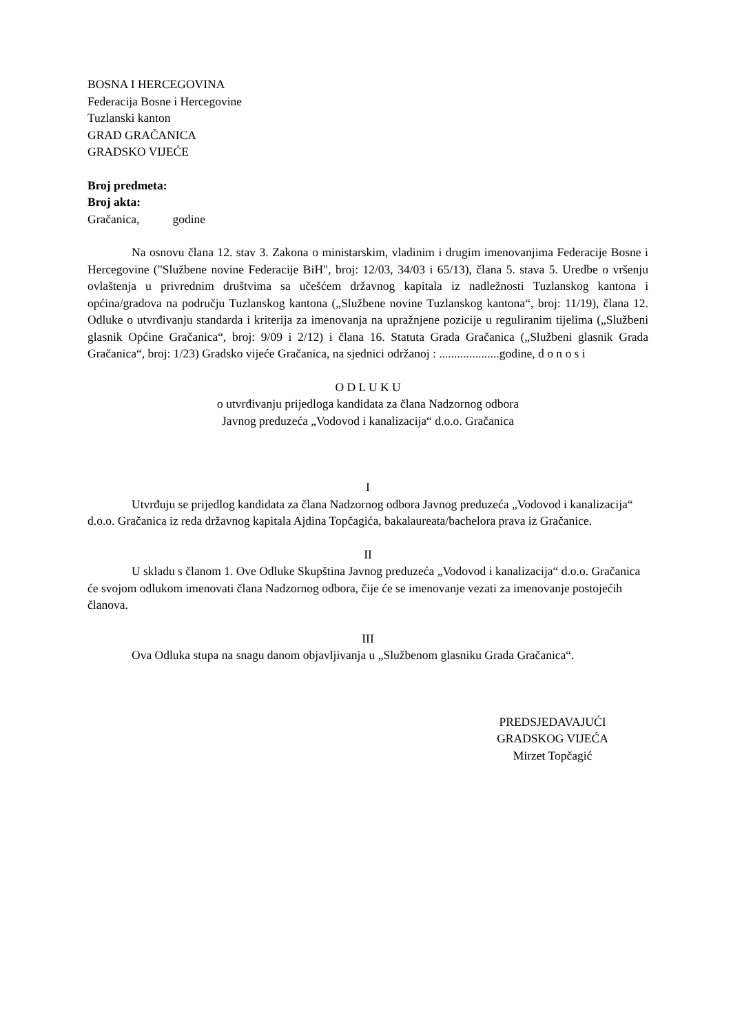BOSNA I HERCEGOVINA
Federacija Bosne i Hercegovine
Tuzlanski kanton
GRAD GRAČANICA
GRADSKO VIJEĆE
Broj predmeta:
Broj akta:
Gračanica, godine
Na osnovu člana 12. stav 3. Zakona o ministarskim, vladinim i drugim imenovanjima Federacije Bosne i Hercegovine ("Službene novine Federacije BiH", broj: 12/03, 34/03 i 65/13), člana 5. stava 5. Uredbe o vršenju ovlaštenja u privrednim društvima sa učešćem državnog kapitala iz nadležnosti Tuzlanskog kantona i općina/gradova na području Tuzlanskog kantona („Službene novine Tuzlanskog kantona“, broj: 11/19), člana 12. Odluke o utvrđivanju standarda i kriterija za imenovanja na upražnjene pozicije u reguliranim tijelima („Službeni glasnik Općine Gračanica“, broj: 9/09 i 2/12) i člana 16. Statuta Grada Gračanica („Službeni glasnik Grada Gračanica“, broj: 1/23) Gradsko vijeće Gračanica, na sjednici održanoj : ....................godine, d o n o s i
O D L U K U
o utvrđivanju prijedloga kandidata za člana Nadzornog odbora
Javnog preduzeća „Vodovod i kanalizacija“ d.o.o. Gračanica
I
Utvrđuju se prijedlog kandidata za člana Nadzornog odbora Javnog preduzeća „Vodovod i kanalizacija“ d.o.o. Gračanica iz reda državnog kapitala Ajdina Topčagića, bakalaureata/bachelora prava iz Gračanice.
II
U skladu s članom 1. Ove Odluke Skupština Javnog preduzeća „Vodovod i kanalizacija“ d.o.o. Gračanica će svojom odlukom imenovati člana Nadzornog odbora, čije će se imenovanje vezati za imenovanje postojećih članova.
III
Ova Odluka stupa na snagu danom objavljivanja u „Službenom glasniku Grada Gračanica“.
PREDSJEDAVAJUĆI
GRADSKOG VIJEĆA
Mirzet Topčagić